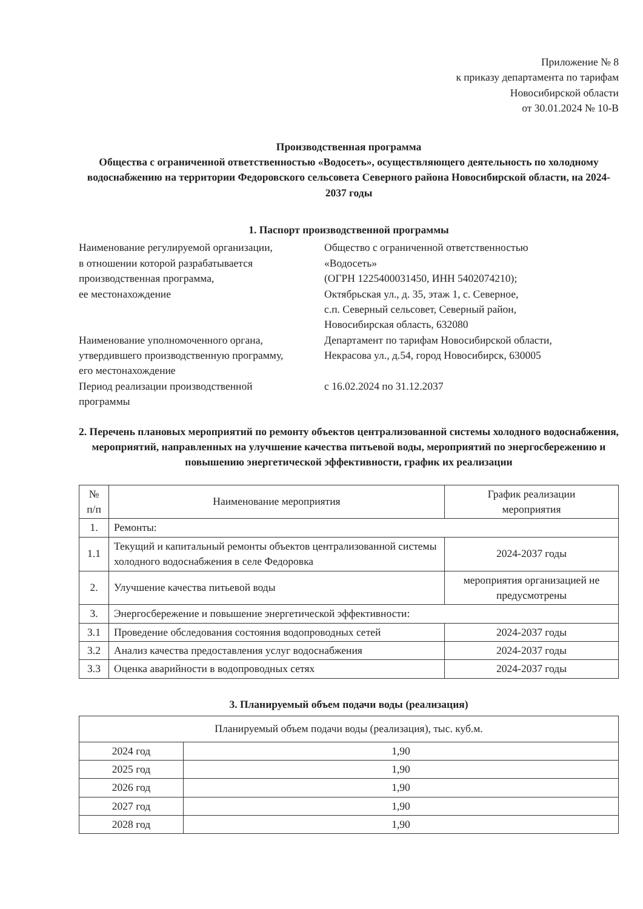Приложение № 8
к приказу департамента по тарифам
Новосибирской области
от 30.01.2024 № 10-В
Производственная программа
Общества с ограниченной ответственностью «Водосеть», осуществляющего деятельность по холодному водоснабжению на территории Федоровского сельсовета Северного района Новосибирской области, на 2024-2037 годы
1. Паспорт производственной программы
Наименование регулируемой организации,
в отношении которой разрабатывается
производственная программа,
ее местонахождение
Общество с ограниченной ответственностью
«Водосеть»
(ОГРН 1225400031450, ИНН 5402074210);
Октябрьская ул., д. 35, этаж 1, с. Северное,
с.п. Северный сельсовет, Северный район,
Новосибирская область, 632080
Наименование уполномоченного органа,
утвердившего производственную программу,
его местонахождение
Департамент по тарифам Новосибирской области,
Некрасова ул., д.54, город Новосибирск, 630005
Период реализации производственной
программы
с 16.02.2024 по 31.12.2037
2. Перечень плановых мероприятий по ремонту объектов централизованной системы холодного водоснабжения, мероприятий, направленных на улучшение качества питьевой воды, мероприятий по энергосбережению и повышению энергетической эффективности, график их реализации
| № п/п | Наименование мероприятия | График реализации мероприятия |
| --- | --- | --- |
| 1. | Ремонты: | |
| 1.1 | Текущий и капитальный ремонты объектов централизованной системы холодного водоснабжения в селе Федоровка | 2024-2037 годы |
| 2. | Улучшение качества питьевой воды | мероприятия организацией не предусмотрены |
| 3. | Энергосбережение и повышение энергетической эффективности: | |
| 3.1 | Проведение обследования состояния водопроводных сетей | 2024-2037 годы |
| 3.2 | Анализ качества предоставления услуг водоснабжения | 2024-2037 годы |
| 3.3 | Оценка аварийности в водопроводных сетях | 2024-2037 годы |
3. Планируемый объем подачи воды (реализация)
| Планируемый объем подачи воды (реализация), тыс. куб.м. | |
| --- | --- |
| 2024 год | 1,90 |
| 2025 год | 1,90 |
| 2026 год | 1,90 |
| 2027 год | 1,90 |
| 2028 год | 1,90 |